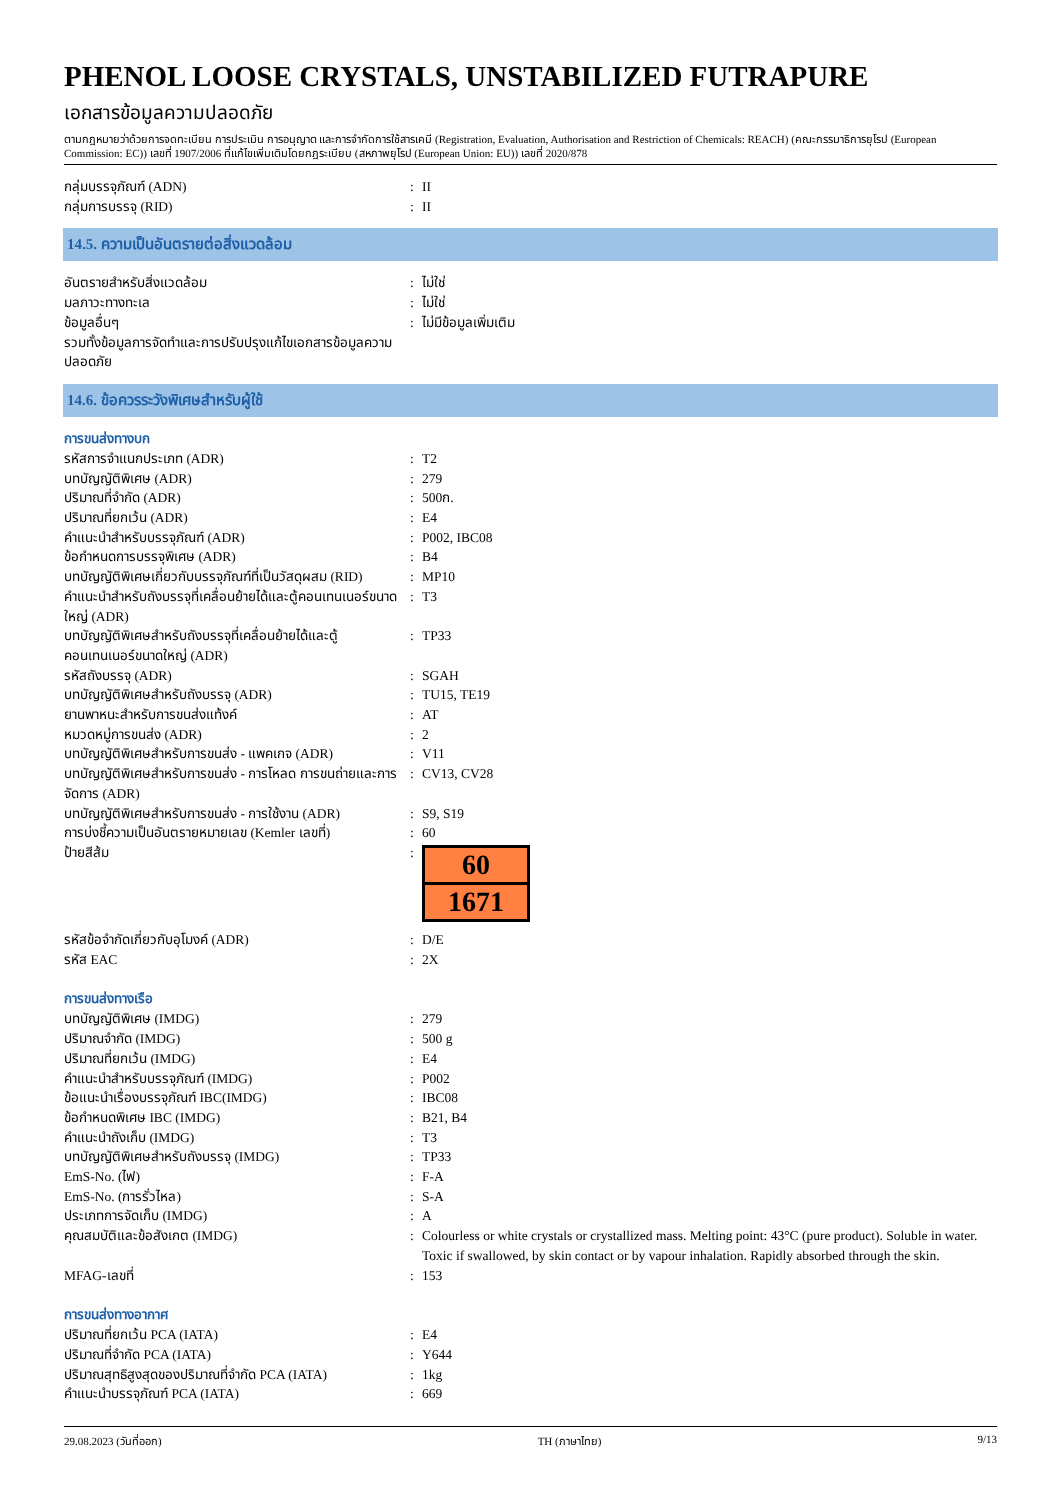PHENOL LOOSE CRYSTALS, UNSTABILIZED FUTRAPURE
เอกสารข้อมูลความปลอดภัย
ตามกฎหมายว่าด้วยการจดทะเบียน การประเมิน การอนุญาต และการจำกัดการใช้สารเคมี (Registration, Evaluation, Authorisation and Restriction of Chemicals: REACH) (คณะกรรมาธิการยุโรป (European Commission: EC)) เลขที่ 1907/2006 ที่แก้ไขเพิ่มเติมโดยกฎระเบียบ (สหภาพยุโรป (European Union: EU)) เลขที่ 2020/878
| กลุ่มบรรจุภัณฑ์ (ADN) | : | II |
| กลุ่มการบรรจุ (RID) | : | II |
14.5. ความเป็นอันตรายต่อสิ่งแวดล้อม
| อันตรายสำหรับสิ่งแวดล้อม | : | ไม่ใช่ |
| มลภาวะทางทะเล | : | ไม่ใช่ |
| ข้อมูลอื่นๆ | : | ไม่มีข้อมูลเพิ่มเติม |
| รวมทั้งข้อมูลการจัดทำและการปรับปรุงแก้ไขเอกสารข้อมูลความปลอดภัย | | |
14.6. ข้อควรระวังพิเศษสำหรับผู้ใช้
การขนส่งทางบก
| รหัสการจำแนกประเภท (ADR) | : | T2 |
| บทบัญญัติพิเศษ (ADR) | : | 279 |
| ปริมาณที่จำกัด (ADR) | : | 500ก. |
| ปริมาณที่ยกเว้น (ADR) | : | E4 |
| คำแนะนำสำหรับบรรจุภัณฑ์ (ADR) | : | P002, IBC08 |
| ข้อกำหนดการบรรจุพิเศษ (ADR) | : | B4 |
| บทบัญญัติพิเศษเกี่ยวกับบรรจุภัณฑ์ที่เป็นวัสดุผสม (RID) | : | MP10 |
| คำแนะนำสำหรับถังบรรจุที่เคลื่อนย้ายได้และตู้คอนเทนเนอร์ขนาดใหญ่ (ADR) | : | T3 |
| บทบัญญัติพิเศษสำหรับถังบรรจุที่เคลื่อนย้ายได้และตู้คอนเทนเนอร์ขนาดใหญ่ (ADR) | : | TP33 |
| รหัสถังบรรจุ (ADR) | : | SGAH |
| บทบัญญัติพิเศษสำหรับถังบรรจุ (ADR) | : | TU15, TE19 |
| ยานพาหนะสำหรับการขนส่งแท้งค์ | : | AT |
| หมวดหมู่การขนส่ง (ADR) | : | 2 |
| บทบัญญัติพิเศษสำหรับการขนส่ง - แพคเกจ (ADR) | : | V11 |
| บทบัญญัติพิเศษสำหรับการขนส่ง - การโหลด การขนถ่ายและการจัดการ (ADR) | : | CV13, CV28 |
| บทบัญญัติพิเศษสำหรับการขนส่ง - การใช้งาน (ADR) | : | S9, S19 |
| การบ่งชี้ความเป็นอันตรายหมายเลข (Kemler เลขที่) | : | 60 |
| ป้ายสีส้ม | : | 60 1671 |
| รหัสข้อจำกัดเกี่ยวกับอุโมงค์ (ADR) | : | D/E |
| รหัส EAC | : | 2X |
การขนส่งทางเรือ
| บทบัญญัติพิเศษ (IMDG) | : | 279 |
| ปริมาณจำกัด (IMDG) | : | 500 g |
| ปริมาณที่ยกเว้น (IMDG) | : | E4 |
| คำแนะนำสำหรับบรรจุภัณฑ์ (IMDG) | : | P002 |
| ข้อแนะนำเรื่องบรรจุภัณฑ์ IBC(IMDG) | : | IBC08 |
| ข้อกำหนดพิเศษ IBC (IMDG) | : | B21, B4 |
| คำแนะนำถังเก็บ (IMDG) | : | T3 |
| บทบัญญัติพิเศษสำหรับถังบรรจุ (IMDG) | : | TP33 |
| EmS-No. (ไฟ) | : | F-A |
| EmS-No. (การรั่วไหล) | : | S-A |
| ประเภทการจัดเก็บ (IMDG) | : | A |
| คุณสมบัติและข้อสังเกต (IMDG) | : | Colourless or white crystals or crystallized mass. Melting point: 43°C (pure product). Soluble in water. Toxic if swallowed, by skin contact or by vapour inhalation. Rapidly absorbed through the skin. |
| MFAG-เลขที่ | : | 153 |
การขนส่งทางอากาศ
| ปริมาณที่ยกเว้น PCA (IATA) | : | E4 |
| ปริมาณที่จำกัด PCA (IATA) | : | Y644 |
| ปริมาณสุทธิสูงสุดของปริมาณที่จำกัด PCA (IATA) | : | 1kg |
| คำแนะนำบรรจุภัณฑ์ PCA (IATA) | : | 669 |
29.08.2023 (วันที่ออก) TH (ภาษาไทย) 9/13